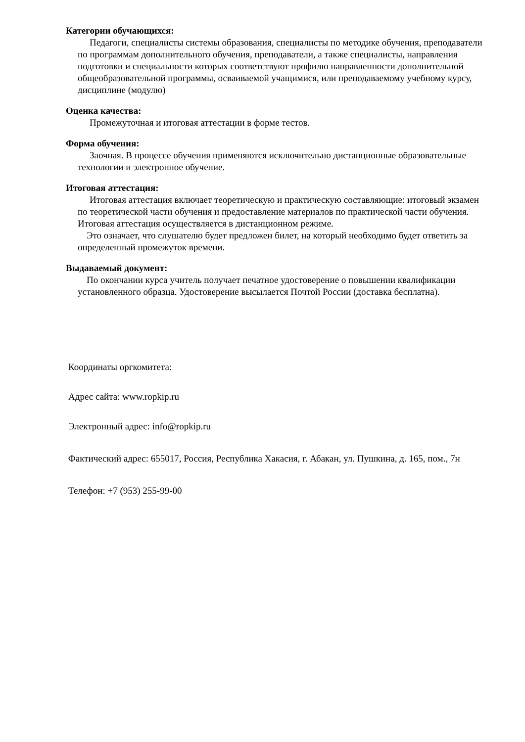Категории обучающихся:
Педагоги, специалисты системы образования, специалисты по методике обучения, преподаватели по программам дополнительного обучения, преподаватели, а также специалисты, направления подготовки и специальности которых соответствуют профилю направленности дополнительной общеобразовательной программы, осваиваемой учащимися, или преподаваемому учебному курсу, дисциплине (модулю)
Оценка качества:
Промежуточная и итоговая аттестации в форме тестов.
Форма обучения:
Заочная. В процессе обучения применяются исключительно дистанционные образовательные технологии и электронное обучение.
Итоговая аттестация:
Итоговая аттестация включает теоретическую и практическую составляющие: итоговый экзамен по теоретической части обучения и предоставление материалов по практической части обучения. Итоговая аттестация осуществляется в дистанционном режиме.
Это означает, что слушателю будет предложен билет, на который необходимо будет ответить за определенный промежуток времени.
Выдаваемый документ:
По окончании курса учитель получает печатное удостоверение о повышении квалификации установленного образца. Удостоверение высылается Почтой России (доставка бесплатна).
Координаты оргкомитета:
Адрес сайта: www.ropkip.ru
Электронный адрес: info@ropkip.ru
Фактический адрес: 655017, Россия, Республика Хакасия, г. Абакан, ул. Пушкина, д. 165, пом., 7н
Телефон: +7 (953) 255-99-00